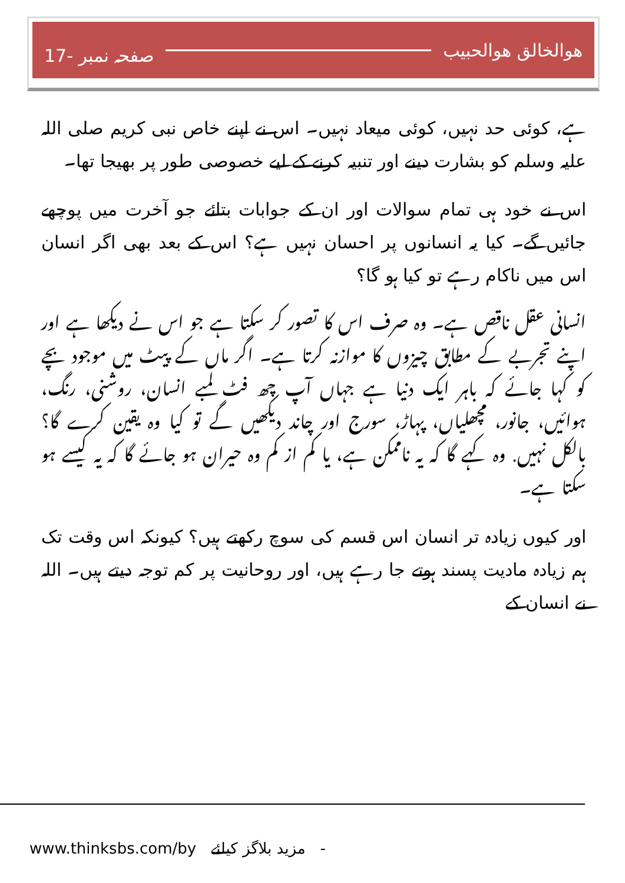17- صفحہ نمبر ھوالخالق ھوالحبیب
ہے، کوئی حد نہیں، کوئی میعاد نہیں۔ اس نے اپنے خاص نبی کریم صلی اللہ علیہ وسلم کو بشارت دینے اور تنبیہ کرنے کے لیے خصوصی طور پر بھیجا تھا۔
اس نے خود ہی تمام سوالات اور ان کے جوابات بتائے جو آخرت میں پوچھے جائیں گے۔ کیا یہ انسانوں پر احسان نہیں ہے؟ اس کے بعد بھی اگر انسان اس میں ناکام رہے تو کیا ہو گا؟
انسانی عقل ناقص ہے۔ وہ صرف اس کا تصور کر سکتا ہے جو اس نے دیکھا ہے اور اپنے تجربے کے مطابق چیزوں کا موازنہ کرتا ہے۔ اگر ماں کے پیٹ میں موجود بچے کو کہا جائے کہ باہر ایک دنیا ہے جہاں آپ چھ فٹ لمبے انسان، روشنی، رنگ، ہوائیں، جانور، مچھلیاں، پہاڑ، سورج اور چاند دیکھیں گے تو کیا وہ یقین کرے گا؟ بالکل نہیں. وہ کہے گا کہ یہ ناممکن ہے، یا کم از کم وہ حیران ہو جائے گا کہ یہ کیسے ہو سکتا ہے۔
اور کیوں زیادہ تر انسان اس قسم کی سوچ رکھتے ہیں؟ کیونکہ اس وقت تک ہم زیادہ مادیت پسند ہوتے جا رہے ہیں، اور روحانیت پر کم توجہ دیتے ہیں۔ اللہ نے انسان کے
www.thinksbs.com/by مزید بلاگز کیلئے -